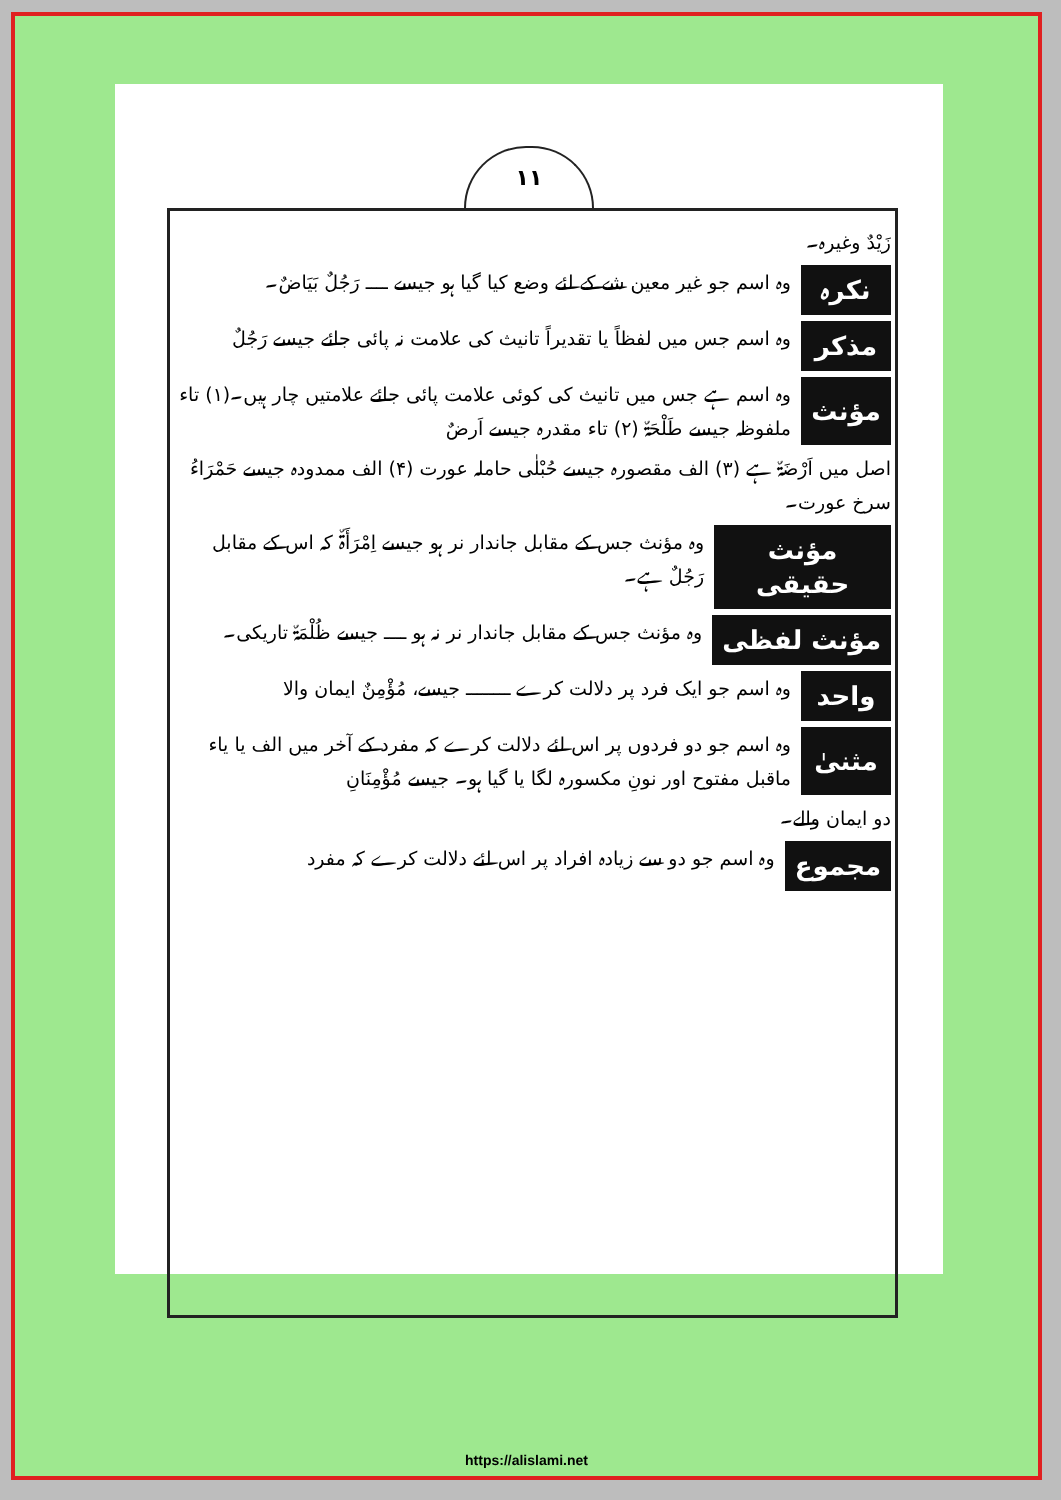۱۱
زَیْدٌ وغیرہ۔
نکرہ
وہ اسم جو غیر معین شے کے لئے وضع کیا گیا ہو جیسے ــــ رَجُلٌ بَیَاضٌ۔
مذکر
وہ اسم جس میں لفظاً یا تقدیراً تانیث کی علامت نہ پائی جائے جیسے رَجُلٌ
مؤنث
وہ اسم ہے جس میں تانیث کی کوئی علامت پائی جائے علامتیں چار ہیں۔(۱) تاء ملفوظہ جیسے طَلْحَۃٌ (۲) تاء مقدرہ جیسے اَرضٌ
اصل میں اَرْضَۃٌ ہے (۳) الف مقصورہ جیسے حُبْلٰی حاملہ عورت (۴) الف ممدودہ جیسے حَمْرَاءُ سرخ عورت۔
مؤنث حقیقی
وہ مؤنث جس کے مقابل جاندار نر ہو جیسے اِمْرَأَۃٌ کہ اس کے مقابل رَجُلٌ ہے۔
مؤنث لفظی
وہ مؤنث جس کے مقابل جاندار نر نہ ہو ــــ جیسے ظُلْمَۃٌ تاریکی۔
واحد
وہ اسم جو ایک فرد پر دلالت کرے ــــــــ جیسے، مُؤْمِنٌ ایمان والا
مثنیٰ
وہ اسم جو دو فردوں پر اس لئے دلالت کرے کہ مفرد کے آخر میں الف یا یاء ماقبل مفتوح اور نونِ مکسورہ لگا یا گیا ہو۔ جیسے مُؤْمِنَانِ
دو ایمان والے۔
مجموع
وہ اسم جو دو سے زیادہ افراد پر اس لئے دلالت کرے کہ مفرد
https://alislami.net